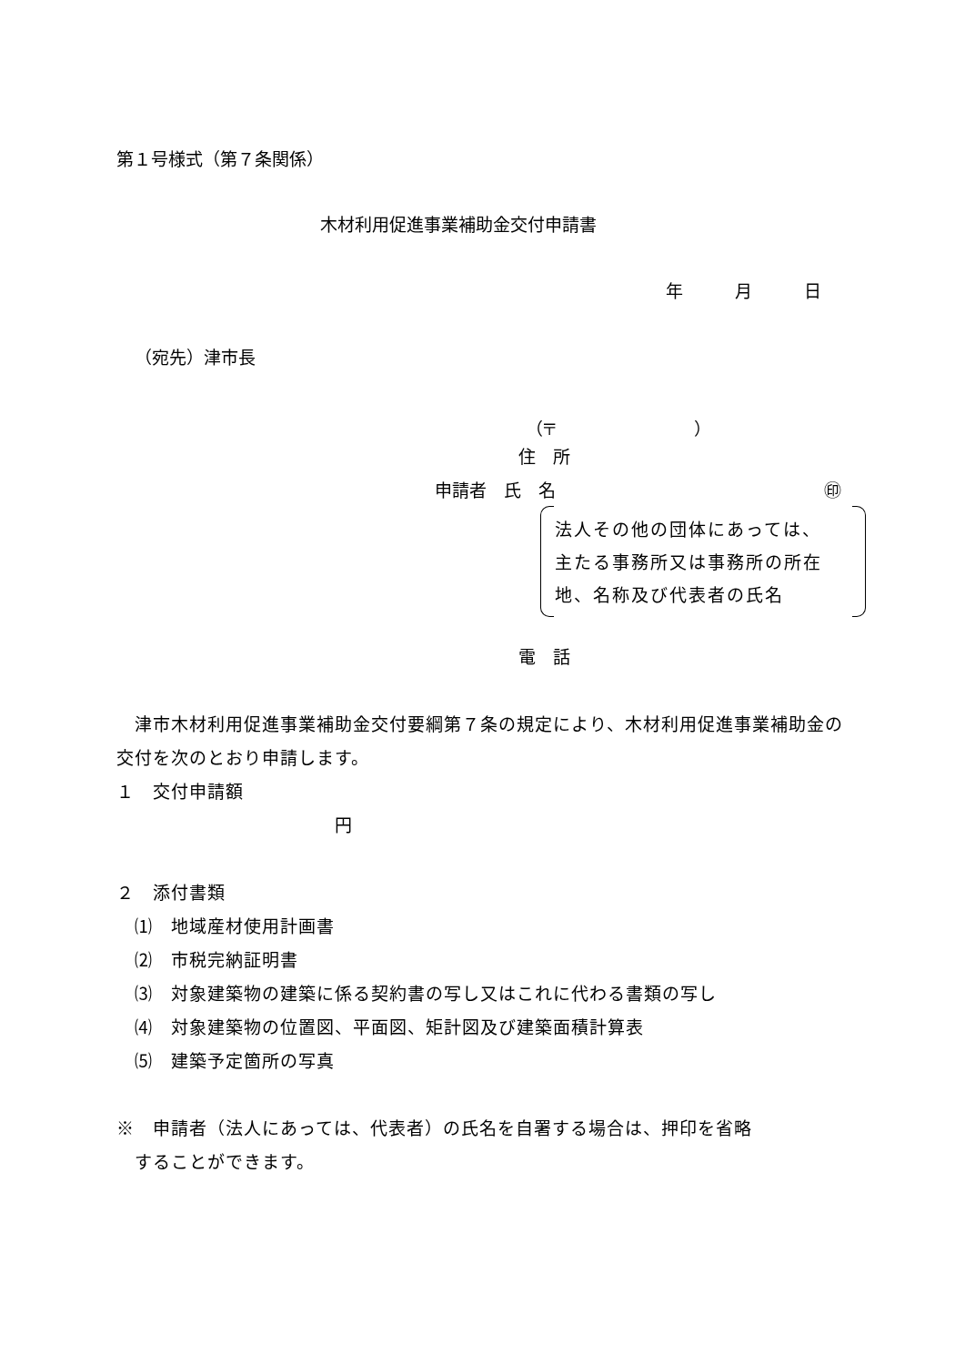第１号様式（第７条関係）
木材利用促進事業補助金交付申請書
年　　　月　　　日
（宛先）津市長
（〒　　　　　　　　）
住　所
申請者　氏　名 ㊞
法人その他の団体にあっては、
主たる事務所又は事務所の所在
地、名称及び代表者の氏名
電　話
　津市木材利用促進事業補助金交付要綱第７条の規定により、木材利用促進事業補助金の交付を次のとおり申請します。
１　交付申請額
　　　　　　　　　　　　円
２　添付書類
　⑴　地域産材使用計画書
　⑵　市税完納証明書
　⑶　対象建築物の建築に係る契約書の写し又はこれに代わる書類の写し
　⑷　対象建築物の位置図、平面図、矩計図及び建築面積計算表
　⑸　建築予定箇所の写真
※　申請者（法人にあっては、代表者）の氏名を自署する場合は、押印を省略
　することができます。